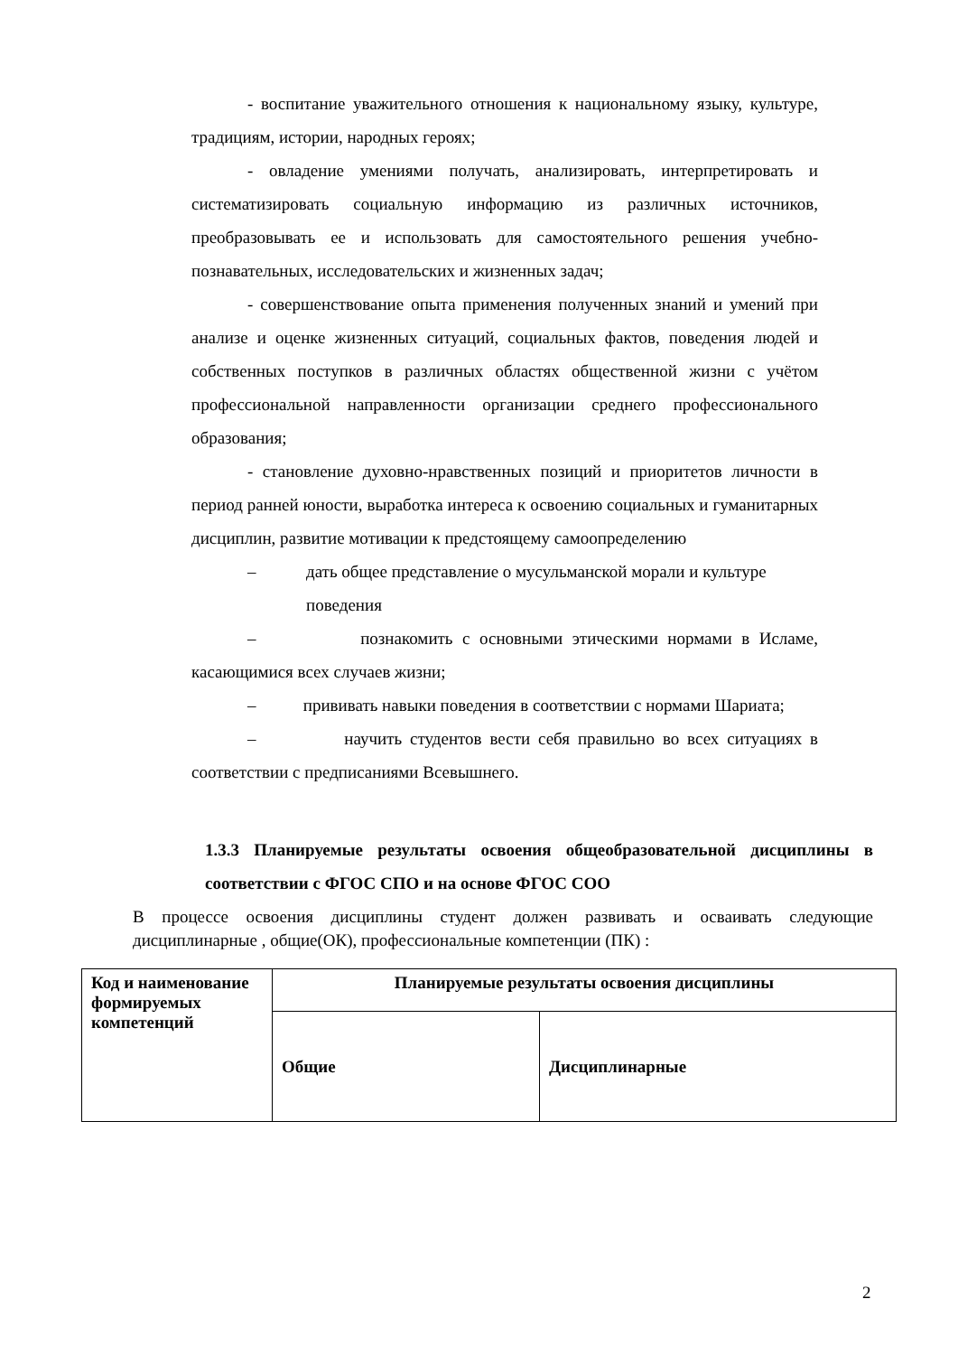- воспитание уважительного отношения к национальному языку, культуре, традициям, истории, народных героях;
- овладение умениями получать, анализировать, интерпретировать и систематизировать социальную информацию из различных источников, преобразовывать ее и использовать для самостоятельного решения учебно-познавательных, исследовательских и жизненных задач;
- совершенствование опыта применения полученных знаний и умений при анализе и оценке жизненных ситуаций, социальных фактов, поведения людей и собственных поступков в различных областях общественной жизни с учётом профессиональной направленности организации среднего профессионального образования;
- становление духовно-нравственных позиций и приоритетов личности в период ранней юности, выработка интереса к освоению социальных и гуманитарных дисциплин, развитие мотивации к предстоящему самоопределению
– дать общее представление о мусульманской морали и культуре поведения
– познакомить с основными этическими нормами в Исламе, касающимися всех случаев жизни;
– прививать навыки поведения в соответствии с нормами Шариата;
– научить студентов вести себя правильно во всех ситуациях в соответствии с предписаниями Всевышнего.
1.3.3 Планируемые результаты освоения общеобразовательной дисциплины в соответствии с ФГОС СПО и на основе ФГОС СОО
В процессе освоения дисциплины студент должен развивать и осваивать следующие дисциплинарные , общие(ОК), профессиональные компетенции (ПК) :
| Код и наименование формируемых компетенций | Планируемые результаты освоения дисциплины | |
| --- | --- | --- |
| | Общие | Дисциплинарные |
2